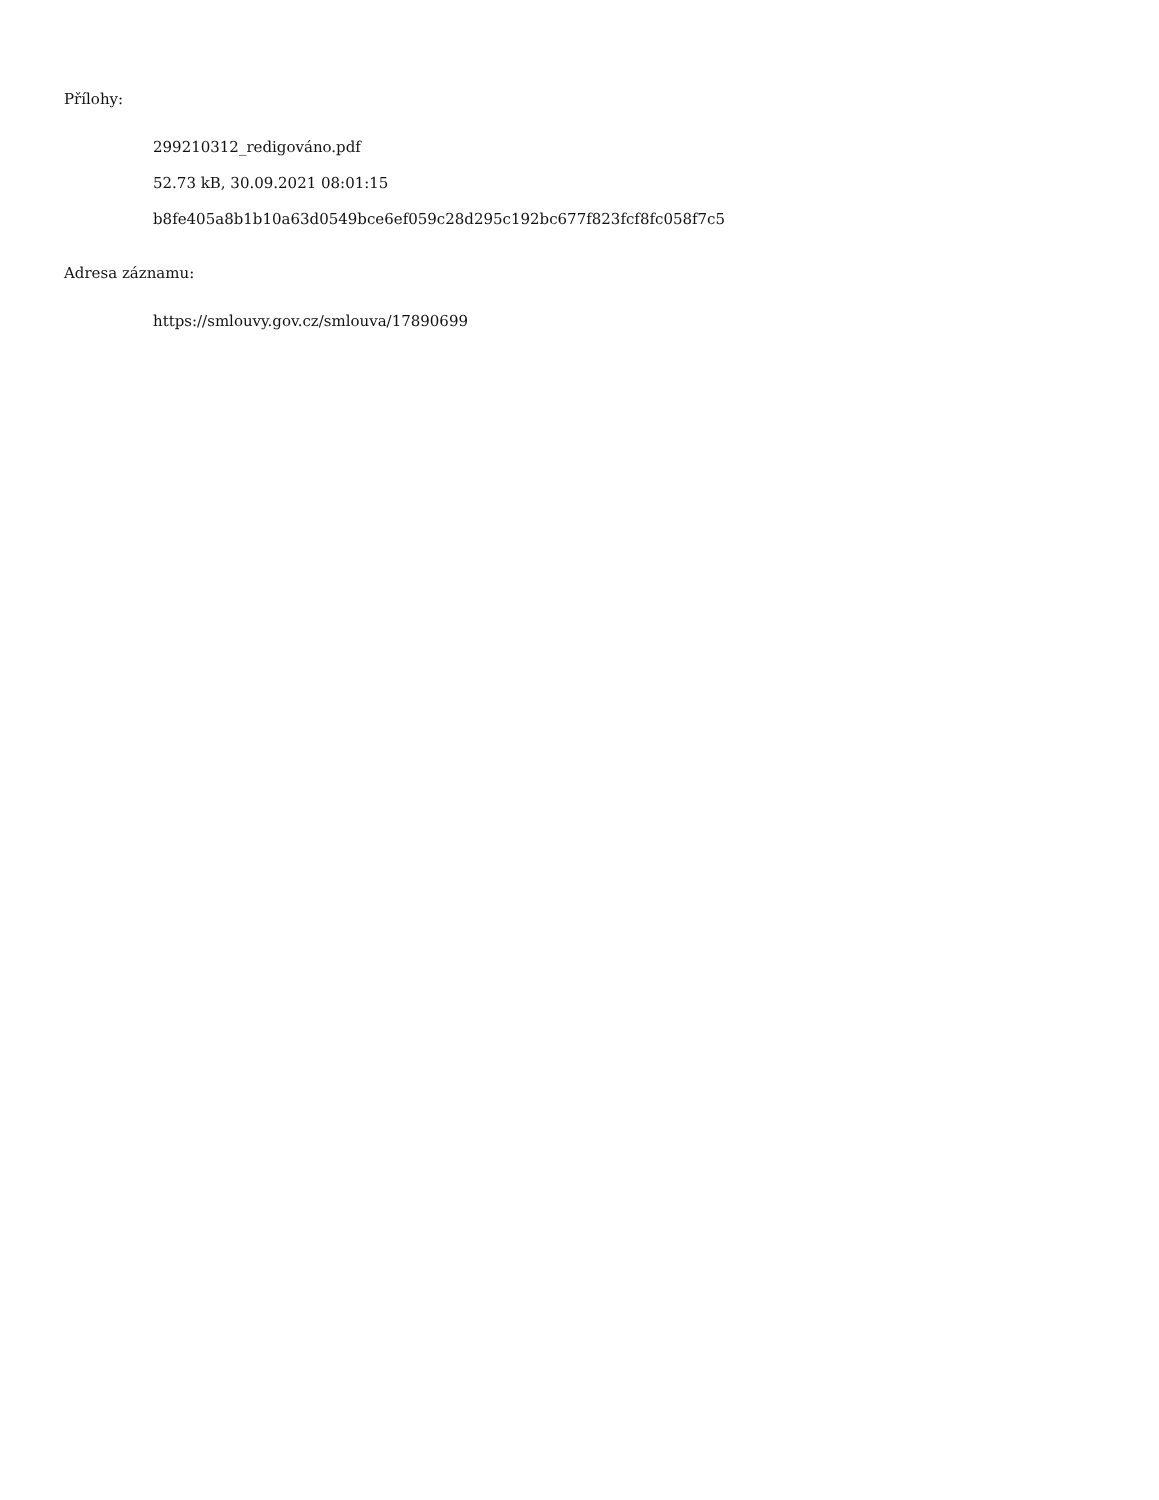Přílohy:
299210312_redigováno.pdf
52.73 kB, 30.09.2021 08:01:15
b8fe405a8b1b10a63d0549bce6ef059c28d295c192bc677f823fcf8fc058f7c5
Adresa záznamu:
https://smlouvy.gov.cz/smlouva/17890699